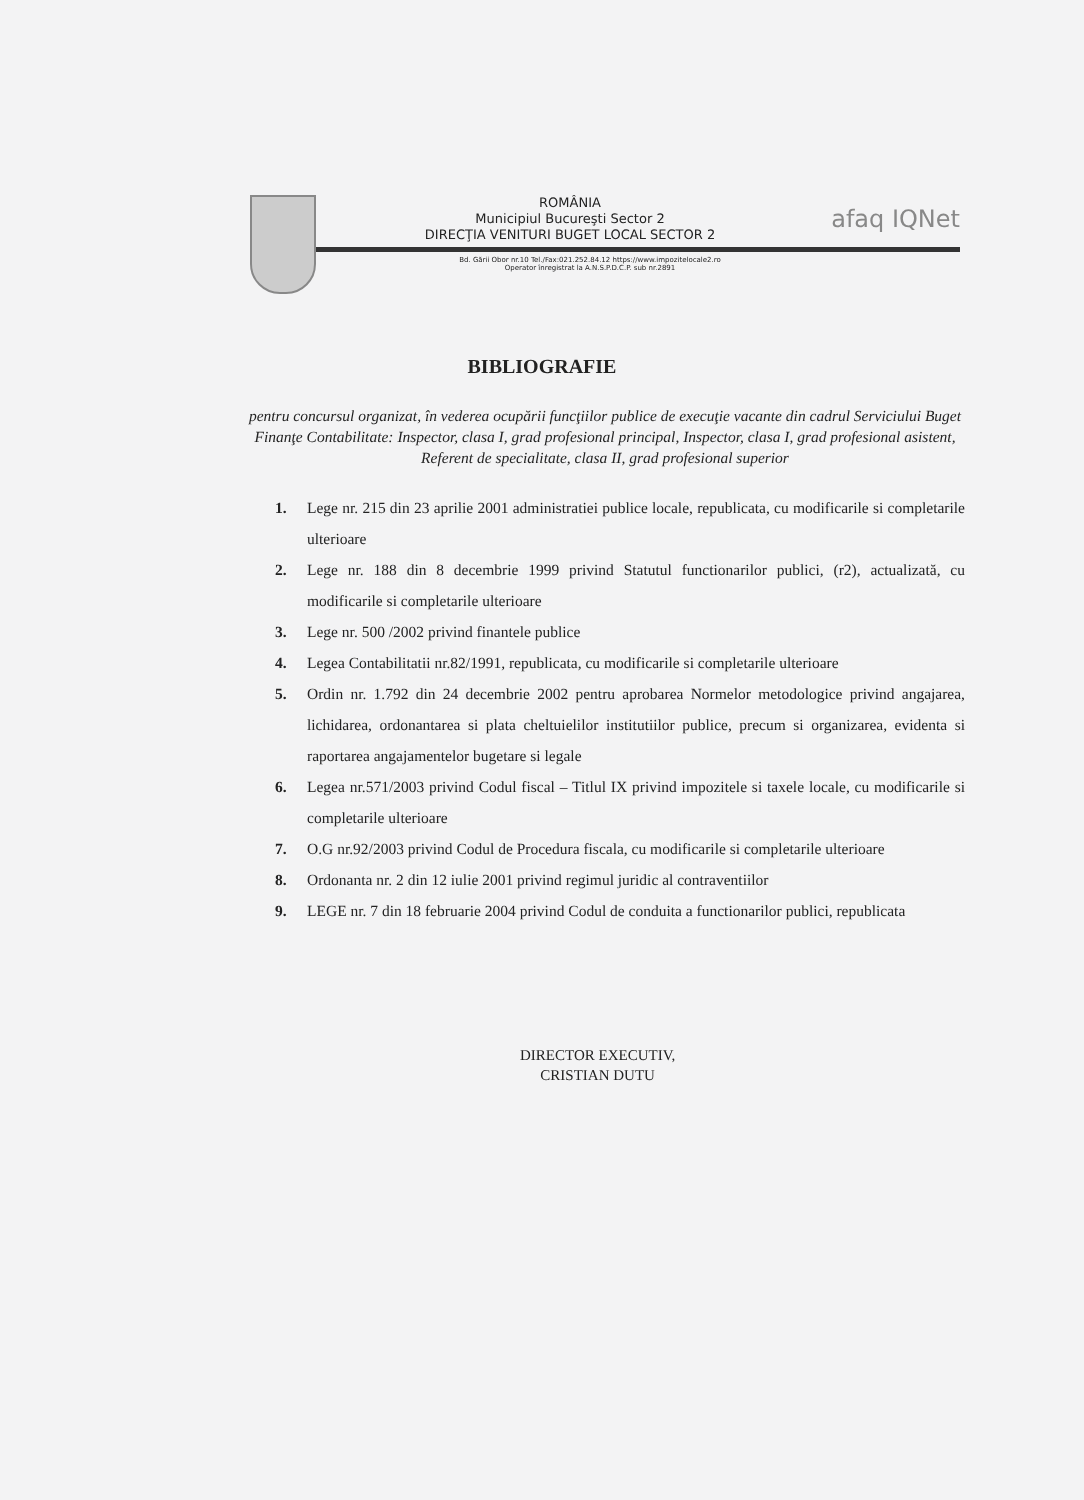afaq IQNet
ROMÂNIA
Municipiul Bucureşti Sector 2
DIRECŢIA VENITURI BUGET LOCAL SECTOR 2
Bd. Gării Obor nr.10 Tel./Fax:021.252.84.12 https://www.impozitelocale2.ro
Operator înregistrat la A.N.S.P.D.C.P. sub nr.2891
BIBLIOGRAFIE
pentru concursul organizat, în vederea ocupării funcţiilor publice de execuţie vacante din cadrul Serviciului Buget Finanţe Contabilitate: Inspector, clasa I, grad profesional principal, Inspector, clasa I, grad profesional asistent, Referent de specialitate, clasa II, grad profesional superior
1. Lege nr. 215 din 23 aprilie 2001 administratiei publice locale, republicata, cu modificarile si completarile ulterioare
2. Lege nr. 188 din 8 decembrie 1999 privind Statutul functionarilor publici, (r2), actualizată, cu modificarile si completarile ulterioare
3. Lege nr. 500 /2002 privind finantele publice
4. Legea Contabilitatii nr.82/1991, republicata, cu modificarile si completarile ulterioare
5. Ordin nr. 1.792 din 24 decembrie 2002 pentru aprobarea Normelor metodologice privind angajarea, lichidarea, ordonantarea si plata cheltuielilor institutiilor publice, precum si organizarea, evidenta si raportarea angajamentelor bugetare si legale
6. Legea nr.571/2003 privind Codul fiscal – Titlul IX privind impozitele si taxele locale, cu modificarile si completarile ulterioare
7. O.G nr.92/2003 privind Codul de Procedura fiscala, cu modificarile si completarile ulterioare
8. Ordonanta nr. 2 din 12 iulie 2001 privind regimul juridic al contraventiilor
9. LEGE nr. 7 din 18 februarie 2004 privind Codul de conduita a functionarilor publici, republicata
DIRECTOR EXECUTIV,
CRISTIAN DUTU